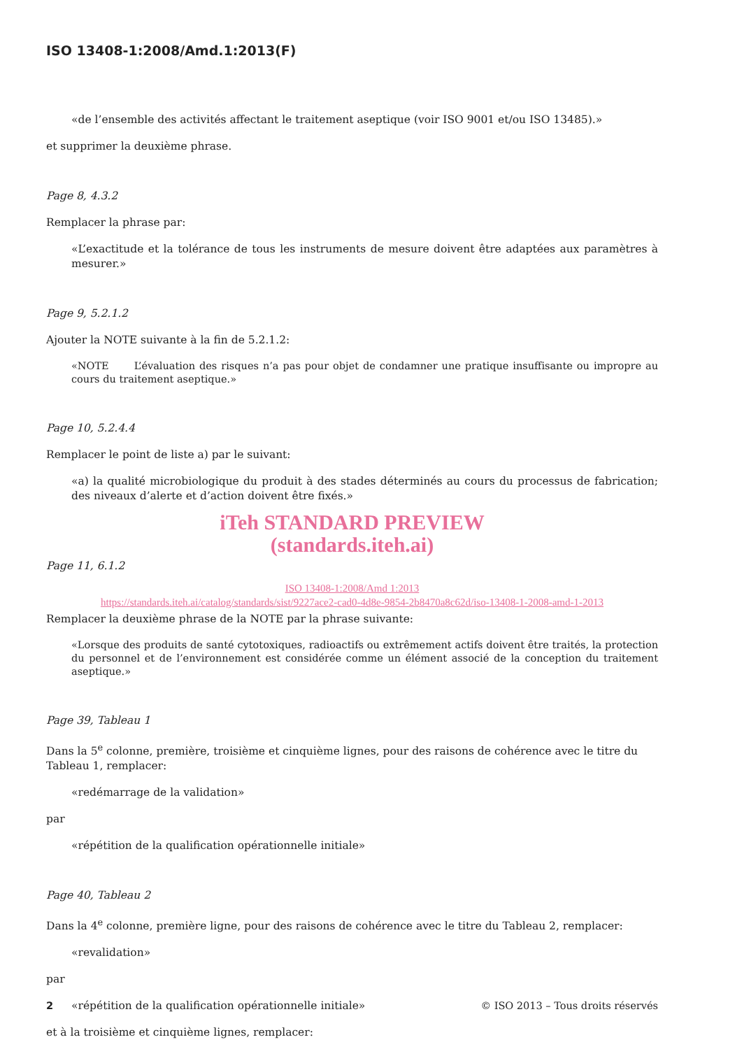ISO 13408-1:2008/Amd.1:2013(F)
«de l’ensemble des activités affectant le traitement aseptique (voir ISO 9001 et/ou ISO 13485).»
et supprimer la deuxième phrase.
Page 8, 4.3.2
Remplacer la phrase par:
«L’exactitude et la tolérance de tous les instruments de mesure doivent être adaptées aux paramètres à mesurer.»
Page 9, 5.2.1.2
Ajouter la NOTE suivante à la fin de 5.2.1.2:
«NOTE L’évaluation des risques n’a pas pour objet de condamner une pratique insuffisante ou impropre au cours du traitement aseptique.»
Page 10, 5.2.4.4
Remplacer le point de liste a) par le suivant:
«a) la qualité microbiologique du produit à des stades déterminés au cours du processus de fabrication; des niveaux d’alerte et d’action doivent être fixés.»
iTeh STANDARD PREVIEW
(standards.iteh.ai)
Page 11, 6.1.2
ISO 13408-1:2008/Amd 1:2013
https://standards.iteh.ai/catalog/standards/sist/9227ace2-cad0-4d8e-9854-2b8470a8c62d/iso-13408-1-2008-amd-1-2013
Remplacer la deuxième phrase de la NOTE par la phrase suivante:
«Lorsque des produits de santé cytotoxiques, radioactifs ou extrêmement actifs doivent être traités, la protection du personnel et de l’environnement est considérée comme un élément associé de la conception du traitement aseptique.»
Page 39, Tableau 1
Dans la 5<sup>e</sup> colonne, première, troisième et cinquième lignes, pour des raisons de cohérence avec le titre du Tableau 1, remplacer:
«redémarrage de la validation»
par
«répétition de la qualification opérationnelle initiale»
Page 40, Tableau 2
Dans la 4<sup>e</sup> colonne, première ligne, pour des raisons de cohérence avec le titre du Tableau 2, remplacer:
«revalidation»
par
«répétition de la qualification opérationnelle initiale»
et à la troisième et cinquième lignes, remplacer:
2 © ISO 2013 – Tous droits réservés